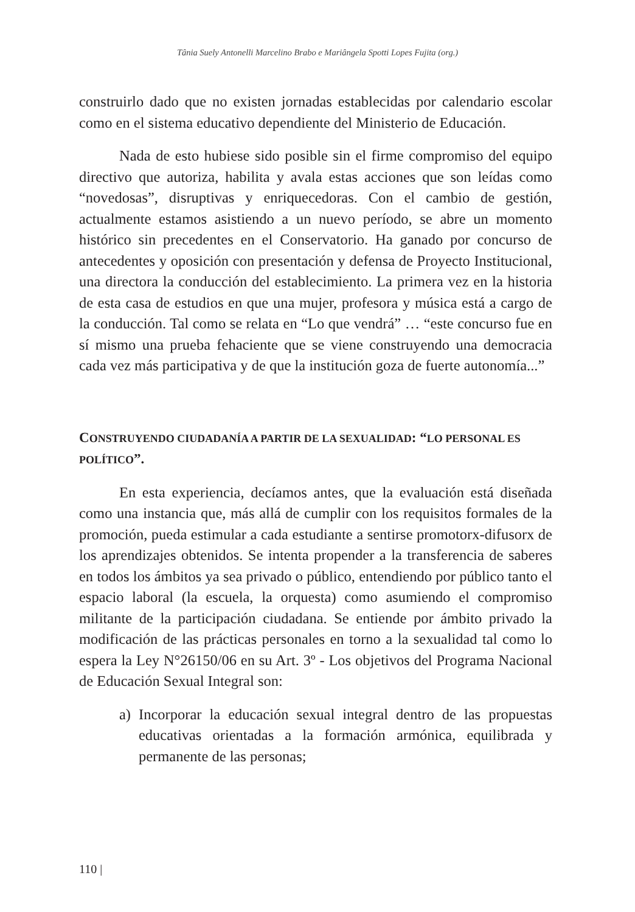Tânia Suely Antonelli Marcelino Brabo e Mariângela Spotti Lopes Fujita (org.)
construirlo dado que no existen jornadas establecidas por calendario escolar como en el sistema educativo dependiente del Ministerio de Educación.
Nada de esto hubiese sido posible sin el firme compromiso del equipo directivo que autoriza, habilita y avala estas acciones que son leídas como “novedosas”, disruptivas y enriquecedoras. Con el cambio de gestión, actualmente estamos asistiendo a un nuevo período, se abre un momento histórico sin precedentes en el Conservatorio. Ha ganado por concurso de antecedentes y oposición con presentación y defensa de Proyecto Institucional, una directora la conducción del establecimiento. La primera vez en la historia de esta casa de estudios en que una mujer, profesora y música está a cargo de la conducción. Tal como se relata en “Lo que vendrá” … “este concurso fue en sí mismo una prueba fehaciente que se viene construyendo una democracia cada vez más participativa y de que la institución goza de fuerte autonomía...”
CONSTRUYENDO CIUDADANÍA A PARTIR DE LA SEXUALIDAD: “LO PERSONAL ES POLÍTICO”.
En esta experiencia, decíamos antes, que la evaluación está diseñada como una instancia que, más allá de cumplir con los requisitos formales de la promoción, pueda estimular a cada estudiante a sentirse promotorx-difusorx de los aprendizajes obtenidos. Se intenta propender a la transferencia de saberes en todos los ámbitos ya sea privado o público, entendiendo por público tanto el espacio laboral (la escuela, la orquesta) como asumiendo el compromiso militante de la participación ciudadana. Se entiende por ámbito privado la modificación de las prácticas personales en torno a la sexualidad tal como lo espera la Ley N°26150/06 en su Art. 3º - Los objetivos del Programa Nacional de Educación Sexual Integral son:
a) Incorporar la educación sexual integral dentro de las propuestas educativas orientadas a la formación armónica, equilibrada y permanente de las personas;
110 |